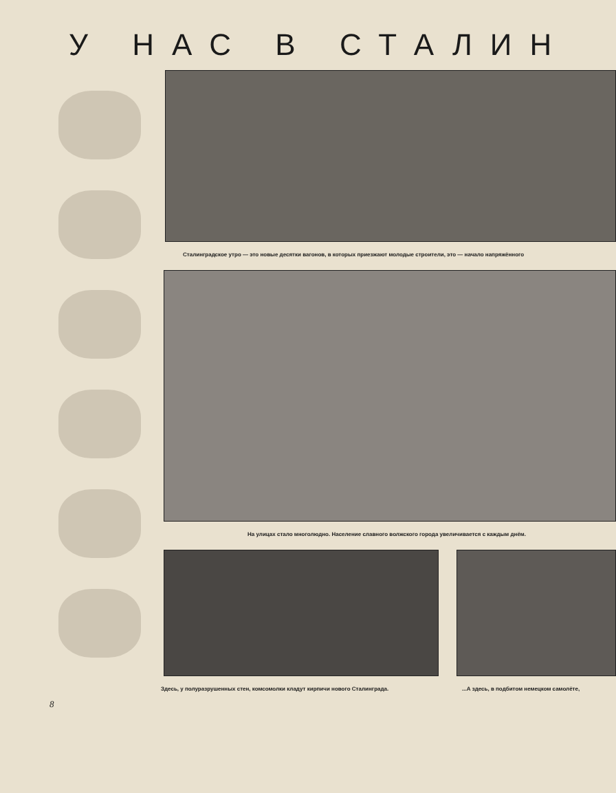У НАС В СТАЛИН
Сталинградское утро — это новые десятки вагонов, в которых приезжают молодые строители, это — начало напряжённого
На улицах стало многолюдно. Население славного волжского города увеличивается с каждым днём.
Здесь, у полуразрушенных стен, комсомолки кладут кирпичи нового Сталинграда.
...А здесь, в подбитом немецком самолёте,
8